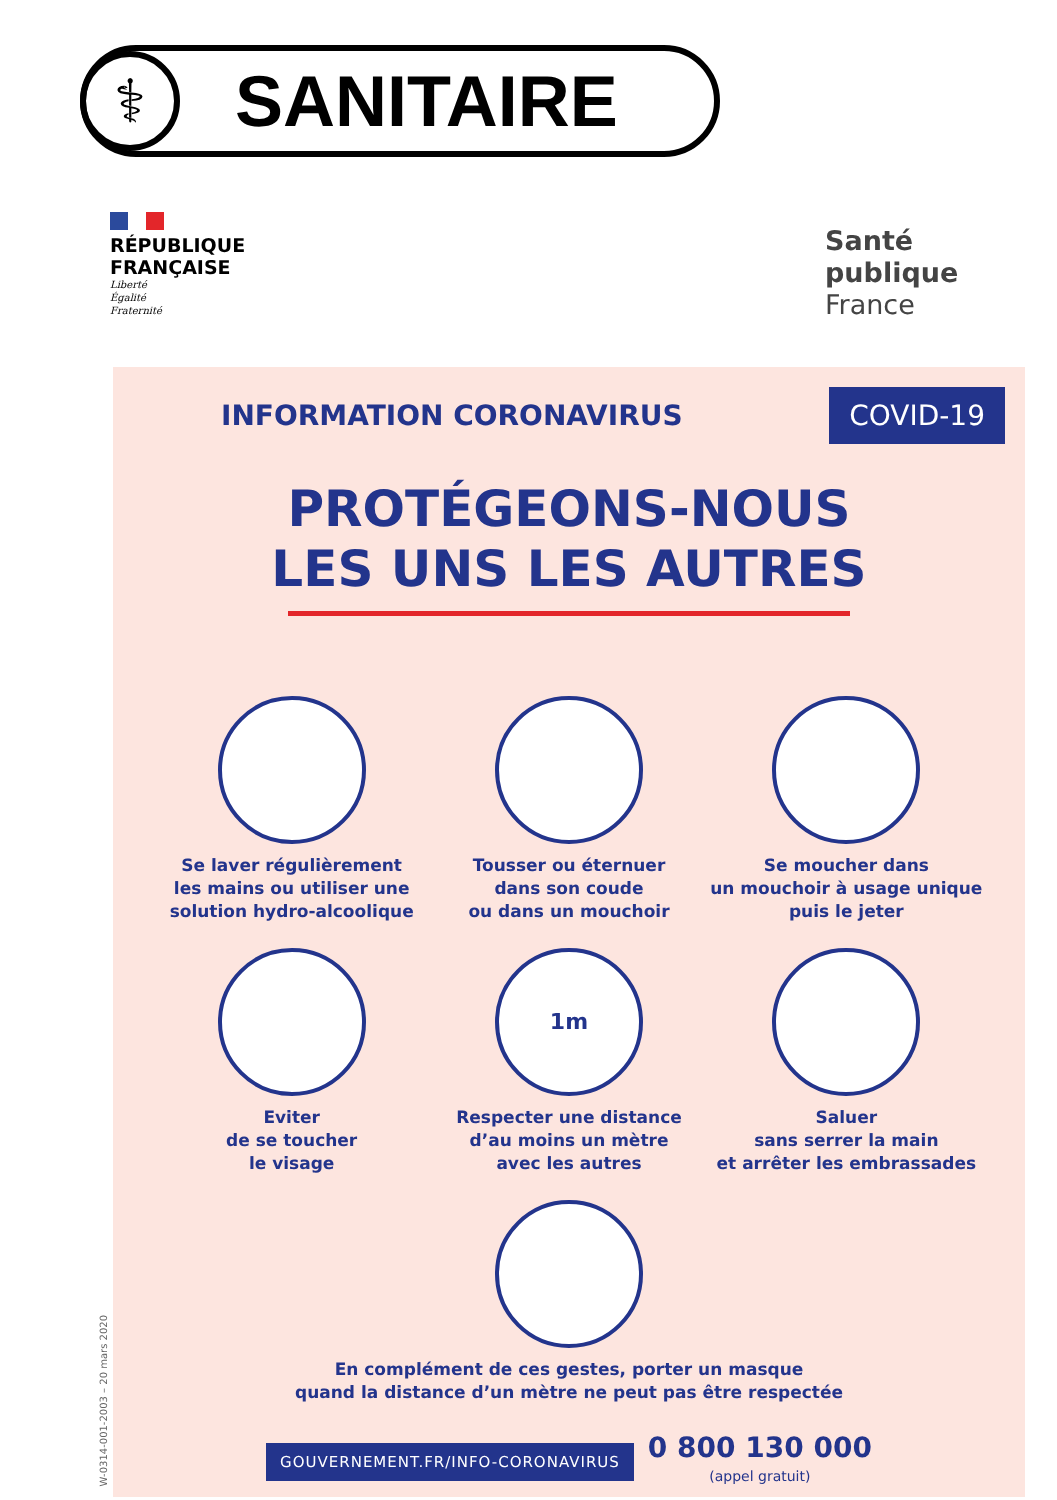⚕
SANITAIRE
RÉPUBLIQUE
FRANÇAISE
Liberté
Égalité
Fraternité
Santé
publique
France
W-0314-001-2003 – 20 mars 2020
INFORMATION CORONAVIRUS
COVID-19
PROTÉGEONS-NOUS
LES UNS LES AUTRES
Se laver régulièrement
les mains ou utiliser une
solution hydro-alcoolique
Tousser ou éternuer
dans son coude
ou dans un mouchoir
Se moucher dans
un mouchoir à usage unique
puis le jeter
Eviter
de se toucher
le visage
1m
Respecter une distance
d’au moins un mètre
avec les autres
Saluer
sans serrer la main
et arrêter les embrassades
En complément de ces gestes, porter un masque
quand la distance d’un mètre ne peut pas être respectée
GOUVERNEMENT.FR/INFO-CORONAVIRUS
0 800 130 000
(appel gratuit)